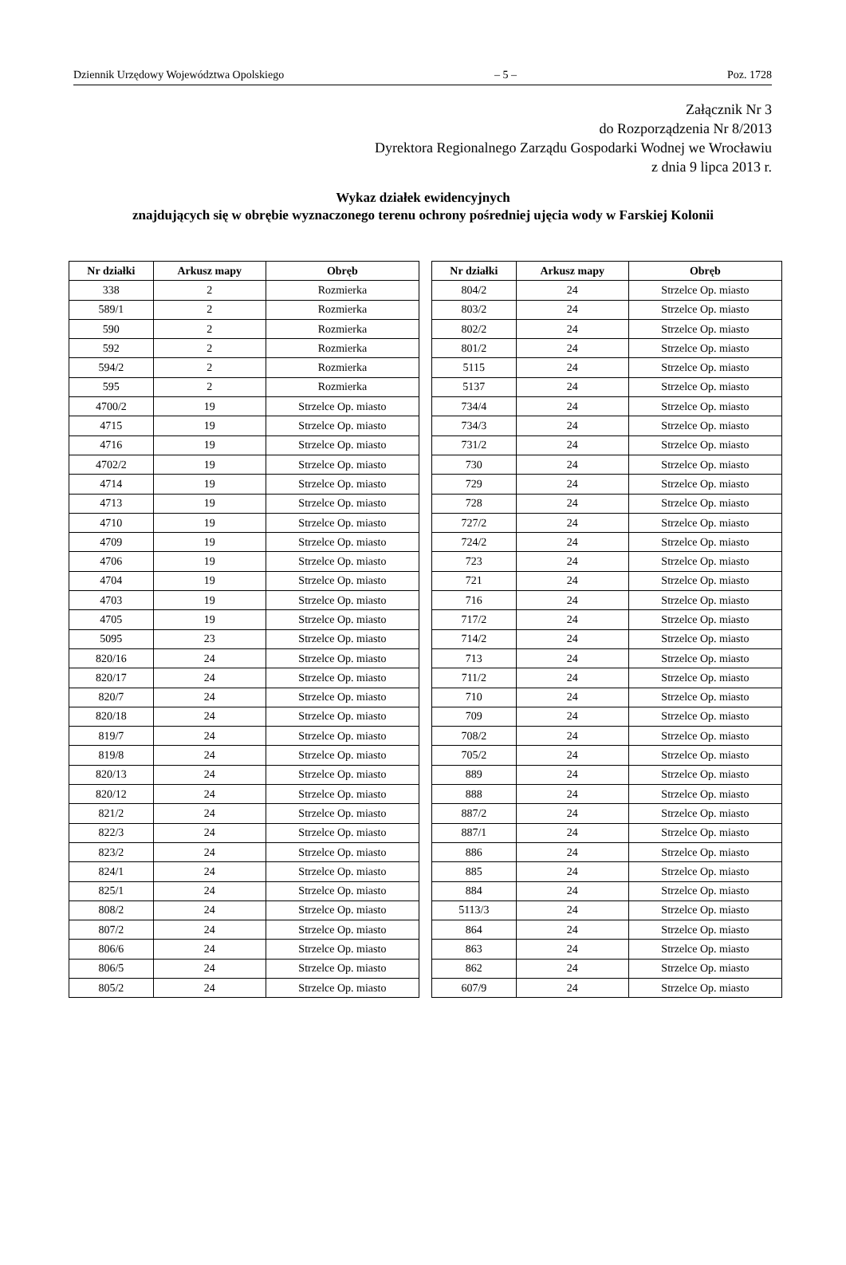Dziennik Urzędowy Województwa Opolskiego – 5 – Poz. 1728
Załącznik Nr 3
do Rozporządzenia Nr 8/2013
Dyrektora Regionalnego Zarządu Gospodarki Wodnej we Wrocławiu
z dnia 9 lipca 2013 r.
Wykaz działek ewidencyjnych
znajdujących się w obrębie wyznaczonego terenu ochrony pośredniej ujęcia wody w Farskiej Kolonii
| Nr działki | Arkusz mapy | Obręb |
| --- | --- | --- |
| 338 | 2 | Rozmierka |
| 589/1 | 2 | Rozmierka |
| 590 | 2 | Rozmierka |
| 592 | 2 | Rozmierka |
| 594/2 | 2 | Rozmierka |
| 595 | 2 | Rozmierka |
| 4700/2 | 19 | Strzelce Op. miasto |
| 4715 | 19 | Strzelce Op. miasto |
| 4716 | 19 | Strzelce Op. miasto |
| 4702/2 | 19 | Strzelce Op. miasto |
| 4714 | 19 | Strzelce Op. miasto |
| 4713 | 19 | Strzelce Op. miasto |
| 4710 | 19 | Strzelce Op. miasto |
| 4709 | 19 | Strzelce Op. miasto |
| 4706 | 19 | Strzelce Op. miasto |
| 4704 | 19 | Strzelce Op. miasto |
| 4703 | 19 | Strzelce Op. miasto |
| 4705 | 19 | Strzelce Op. miasto |
| 5095 | 23 | Strzelce Op. miasto |
| 820/16 | 24 | Strzelce Op. miasto |
| 820/17 | 24 | Strzelce Op. miasto |
| 820/7 | 24 | Strzelce Op. miasto |
| 820/18 | 24 | Strzelce Op. miasto |
| 819/7 | 24 | Strzelce Op. miasto |
| 819/8 | 24 | Strzelce Op. miasto |
| 820/13 | 24 | Strzelce Op. miasto |
| 820/12 | 24 | Strzelce Op. miasto |
| 821/2 | 24 | Strzelce Op. miasto |
| 822/3 | 24 | Strzelce Op. miasto |
| 823/2 | 24 | Strzelce Op. miasto |
| 824/1 | 24 | Strzelce Op. miasto |
| 825/1 | 24 | Strzelce Op. miasto |
| 808/2 | 24 | Strzelce Op. miasto |
| 807/2 | 24 | Strzelce Op. miasto |
| 806/6 | 24 | Strzelce Op. miasto |
| 806/5 | 24 | Strzelce Op. miasto |
| 805/2 | 24 | Strzelce Op. miasto |
| Nr działki | Arkusz mapy | Obręb |
| --- | --- | --- |
| 804/2 | 24 | Strzelce Op. miasto |
| 803/2 | 24 | Strzelce Op. miasto |
| 802/2 | 24 | Strzelce Op. miasto |
| 801/2 | 24 | Strzelce Op. miasto |
| 5115 | 24 | Strzelce Op. miasto |
| 5137 | 24 | Strzelce Op. miasto |
| 734/4 | 24 | Strzelce Op. miasto |
| 734/3 | 24 | Strzelce Op. miasto |
| 731/2 | 24 | Strzelce Op. miasto |
| 730 | 24 | Strzelce Op. miasto |
| 729 | 24 | Strzelce Op. miasto |
| 728 | 24 | Strzelce Op. miasto |
| 727/2 | 24 | Strzelce Op. miasto |
| 724/2 | 24 | Strzelce Op. miasto |
| 723 | 24 | Strzelce Op. miasto |
| 721 | 24 | Strzelce Op. miasto |
| 716 | 24 | Strzelce Op. miasto |
| 717/2 | 24 | Strzelce Op. miasto |
| 714/2 | 24 | Strzelce Op. miasto |
| 713 | 24 | Strzelce Op. miasto |
| 711/2 | 24 | Strzelce Op. miasto |
| 710 | 24 | Strzelce Op. miasto |
| 709 | 24 | Strzelce Op. miasto |
| 708/2 | 24 | Strzelce Op. miasto |
| 705/2 | 24 | Strzelce Op. miasto |
| 889 | 24 | Strzelce Op. miasto |
| 888 | 24 | Strzelce Op. miasto |
| 887/2 | 24 | Strzelce Op. miasto |
| 887/1 | 24 | Strzelce Op. miasto |
| 886 | 24 | Strzelce Op. miasto |
| 885 | 24 | Strzelce Op. miasto |
| 884 | 24 | Strzelce Op. miasto |
| 5113/3 | 24 | Strzelce Op. miasto |
| 864 | 24 | Strzelce Op. miasto |
| 863 | 24 | Strzelce Op. miasto |
| 862 | 24 | Strzelce Op. miasto |
| 607/9 | 24 | Strzelce Op. miasto |